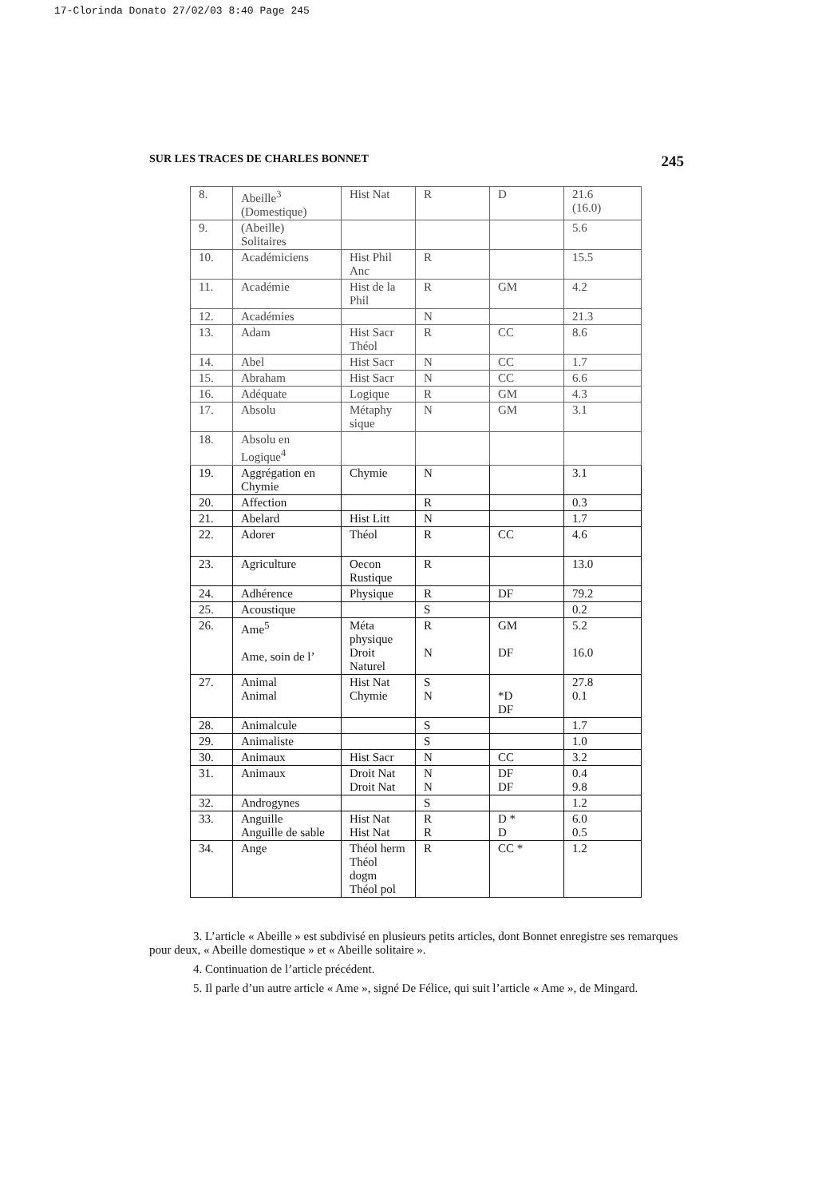17-Clorinda Donato 27/02/03 8:40 Page 245
SUR LES TRACES DE CHARLES BONNET 245
| 8. | Abeille<sup>3</sup> (Domestique) | Hist Nat | R | D | 21.6 (16.0) |
| 9. | (Abeille) Solitaires | | | | 5.6 |
| 10. | Académiciens | Hist Phil Anc | R | | 15.5 |
| 11. | Académie | Hist de la Phil | R | GM | 4.2 |
| 12. | Académies | | N | | 21.3 |
| 13. | Adam | Hist Sacr Théol | R | CC | 8.6 |
| 14. | Abel | Hist Sacr | N | CC | 1.7 |
| 15. | Abraham | Hist Sacr | N | CC | 6.6 |
| 16. | Adéquate | Logique | R | GM | 4.3 |
| 17. | Absolu | Métaphy sique | N | GM | 3.1 |
| 18. | Absolu en Logique<sup>4</sup> | | | | |
| 19. | Aggrégation en Chymie | Chymie | N | | 3.1 |
| 20. | Affection | | R | | 0.3 |
| 21. | Abelard | Hist Litt | N | | 1.7 |
| 22. | Adorer | Théol | R | CC | 4.6 |
| 23. | Agriculture | Oecon Rustique | R | | 13.0 |
| 24. | Adhérence | Physique | R | DF | 79.2 |
| 25. | Acoustique | | S | | 0.2 |
| 26. | Ame<sup>5</sup> Ame, soin de l’ | Méta physique Droit Naturel | R N | GM DF | 5.2 16.0 |
| 27. | Animal Animal | Hist Nat Chymie | S N | *D DF | 27.8 0.1 |
| 28. | Animalcule | | S | | 1.7 |
| 29. | Animaliste | | S | | 1.0 |
| 30. | Animaux | Hist Sacr | N | CC | 3.2 |
| 31. | Animaux | Droit Nat Droit Nat | N N | DF DF | 0.4 9.8 |
| 32. | Androgynes | | S | | 1.2 |
| 33. | Anguille Anguille de sable | Hist Nat Hist Nat | R R | D * D | 6.0 0.5 |
| 34. | Ange | Théol herm Théol dogm Théol pol | R | CC * | 1.2 |
3. L’article « Abeille » est subdivisé en plusieurs petits articles, dont Bonnet enregistre ses remarques pour deux, « Abeille domestique » et « Abeille solitaire ».
4. Continuation de l’article précédent.
5. Il parle d’un autre article « Ame », signé De Félice, qui suit l’article « Ame », de Mingard.